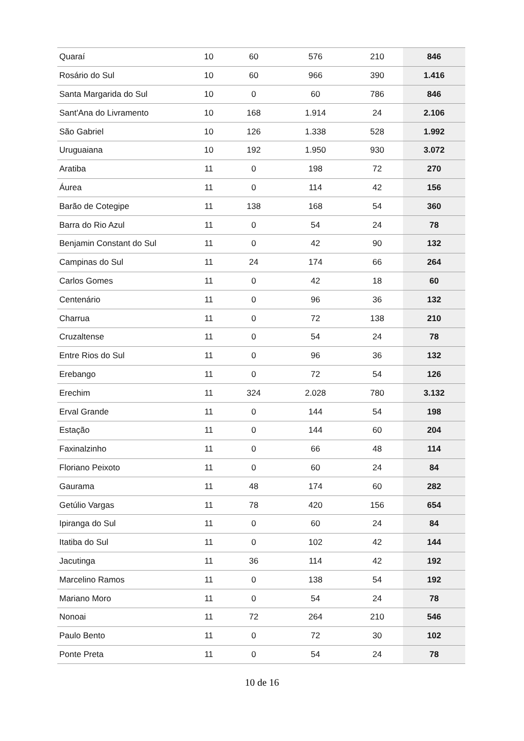| Quaraí | 10 | 60 | 576 | 210 | 846 |
| Rosário do Sul | 10 | 60 | 966 | 390 | 1.416 |
| Santa Margarida do Sul | 10 | 0 | 60 | 786 | 846 |
| Sant'Ana do Livramento | 10 | 168 | 1.914 | 24 | 2.106 |
| São Gabriel | 10 | 126 | 1.338 | 528 | 1.992 |
| Uruguaiana | 10 | 192 | 1.950 | 930 | 3.072 |
| Aratiba | 11 | 0 | 198 | 72 | 270 |
| Áurea | 11 | 0 | 114 | 42 | 156 |
| Barão de Cotegipe | 11 | 138 | 168 | 54 | 360 |
| Barra do Rio Azul | 11 | 0 | 54 | 24 | 78 |
| Benjamin Constant do Sul | 11 | 0 | 42 | 90 | 132 |
| Campinas do Sul | 11 | 24 | 174 | 66 | 264 |
| Carlos Gomes | 11 | 0 | 42 | 18 | 60 |
| Centenário | 11 | 0 | 96 | 36 | 132 |
| Charrua | 11 | 0 | 72 | 138 | 210 |
| Cruzaltense | 11 | 0 | 54 | 24 | 78 |
| Entre Rios do Sul | 11 | 0 | 96 | 36 | 132 |
| Erebango | 11 | 0 | 72 | 54 | 126 |
| Erechim | 11 | 324 | 2.028 | 780 | 3.132 |
| Erval Grande | 11 | 0 | 144 | 54 | 198 |
| Estação | 11 | 0 | 144 | 60 | 204 |
| Faxinalzinho | 11 | 0 | 66 | 48 | 114 |
| Floriano Peixoto | 11 | 0 | 60 | 24 | 84 |
| Gaurama | 11 | 48 | 174 | 60 | 282 |
| Getúlio Vargas | 11 | 78 | 420 | 156 | 654 |
| Ipiranga do Sul | 11 | 0 | 60 | 24 | 84 |
| Itatiba do Sul | 11 | 0 | 102 | 42 | 144 |
| Jacutinga | 11 | 36 | 114 | 42 | 192 |
| Marcelino Ramos | 11 | 0 | 138 | 54 | 192 |
| Mariano Moro | 11 | 0 | 54 | 24 | 78 |
| Nonoai | 11 | 72 | 264 | 210 | 546 |
| Paulo Bento | 11 | 0 | 72 | 30 | 102 |
| Ponte Preta | 11 | 0 | 54 | 24 | 78 |
10 de 16